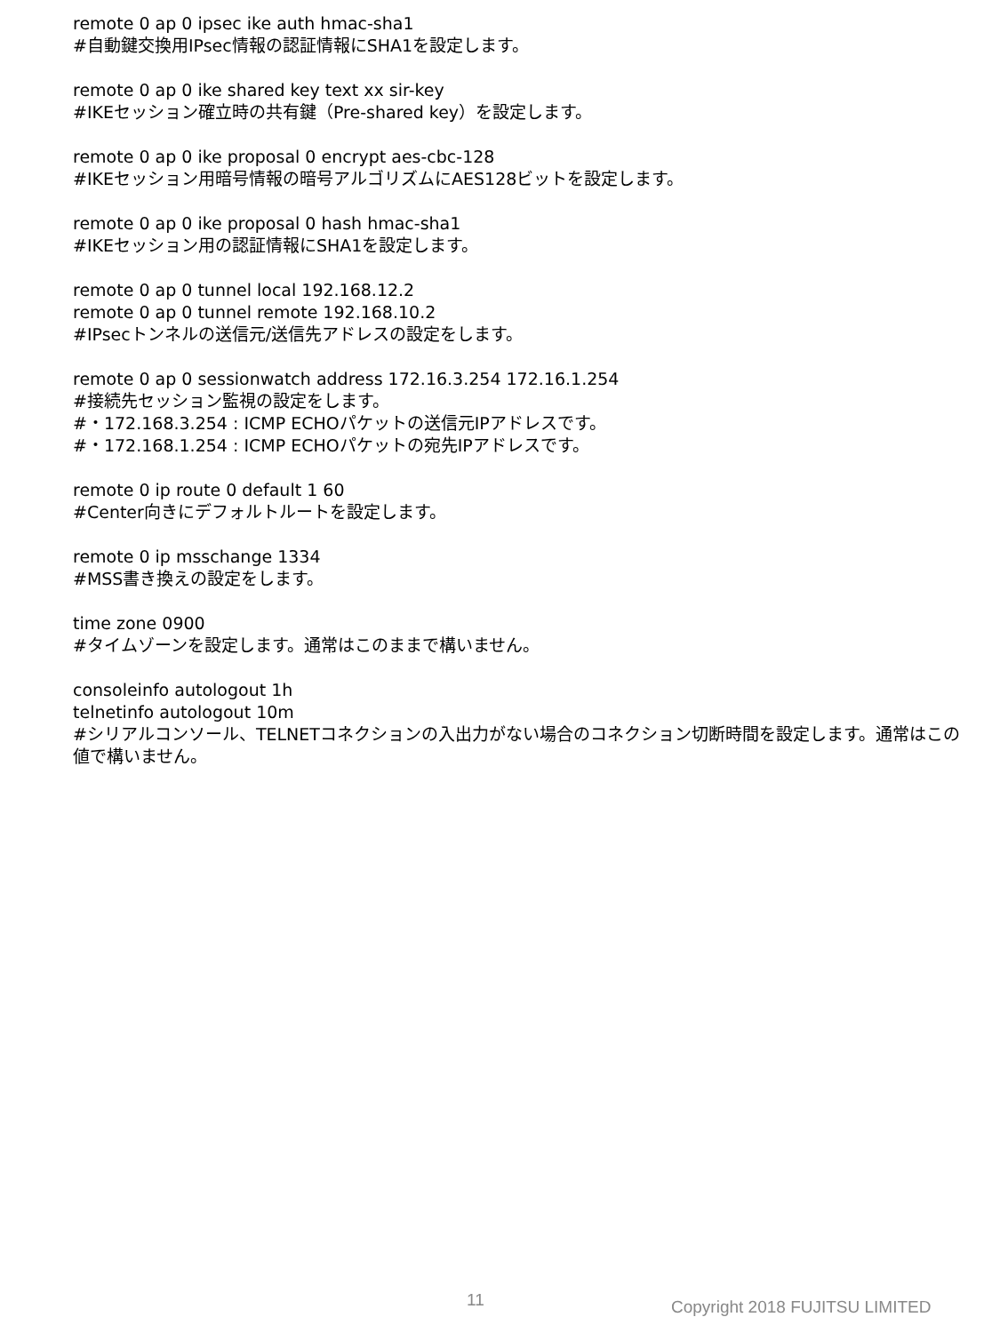remote 0 ap 0 ipsec ike auth hmac-sha1
#自動鍵交換用IPsec情報の認証情報にSHA1を設定します。
remote 0 ap 0 ike shared key text xx sir-key
#IKEセッション確立時の共有鍵（Pre-shared key）を設定します。
remote 0 ap 0 ike proposal 0 encrypt aes-cbc-128
#IKEセッション用暗号情報の暗号アルゴリズムにAES128ビットを設定します。
remote 0 ap 0 ike proposal 0 hash hmac-sha1
#IKEセッション用の認証情報にSHA1を設定します。
remote 0 ap 0 tunnel local 192.168.12.2
remote 0 ap 0 tunnel remote 192.168.10.2
#IPsecトンネルの送信元/送信先アドレスの設定をします。
remote 0 ap 0 sessionwatch address 172.16.3.254 172.16.1.254
#接続先セッション監視の設定をします。
#・172.168.3.254 : ICMP ECHOパケットの送信元IPアドレスです。
#・172.168.1.254 : ICMP ECHOパケットの宛先IPアドレスです。
remote 0 ip route 0 default 1 60
#Center向きにデフォルトルートを設定します。
remote 0 ip msschange 1334
#MSS書き換えの設定をします。
time zone 0900
#タイムゾーンを設定します。通常はこのままで構いません。
consoleinfo autologout 1h
telnetinfo autologout 10m
#シリアルコンソール、TELNETコネクションの入出力がない場合のコネクション切断時間を設定します。通常はこの
値で構いません。
11 Copyright 2018 FUJITSU LIMITED